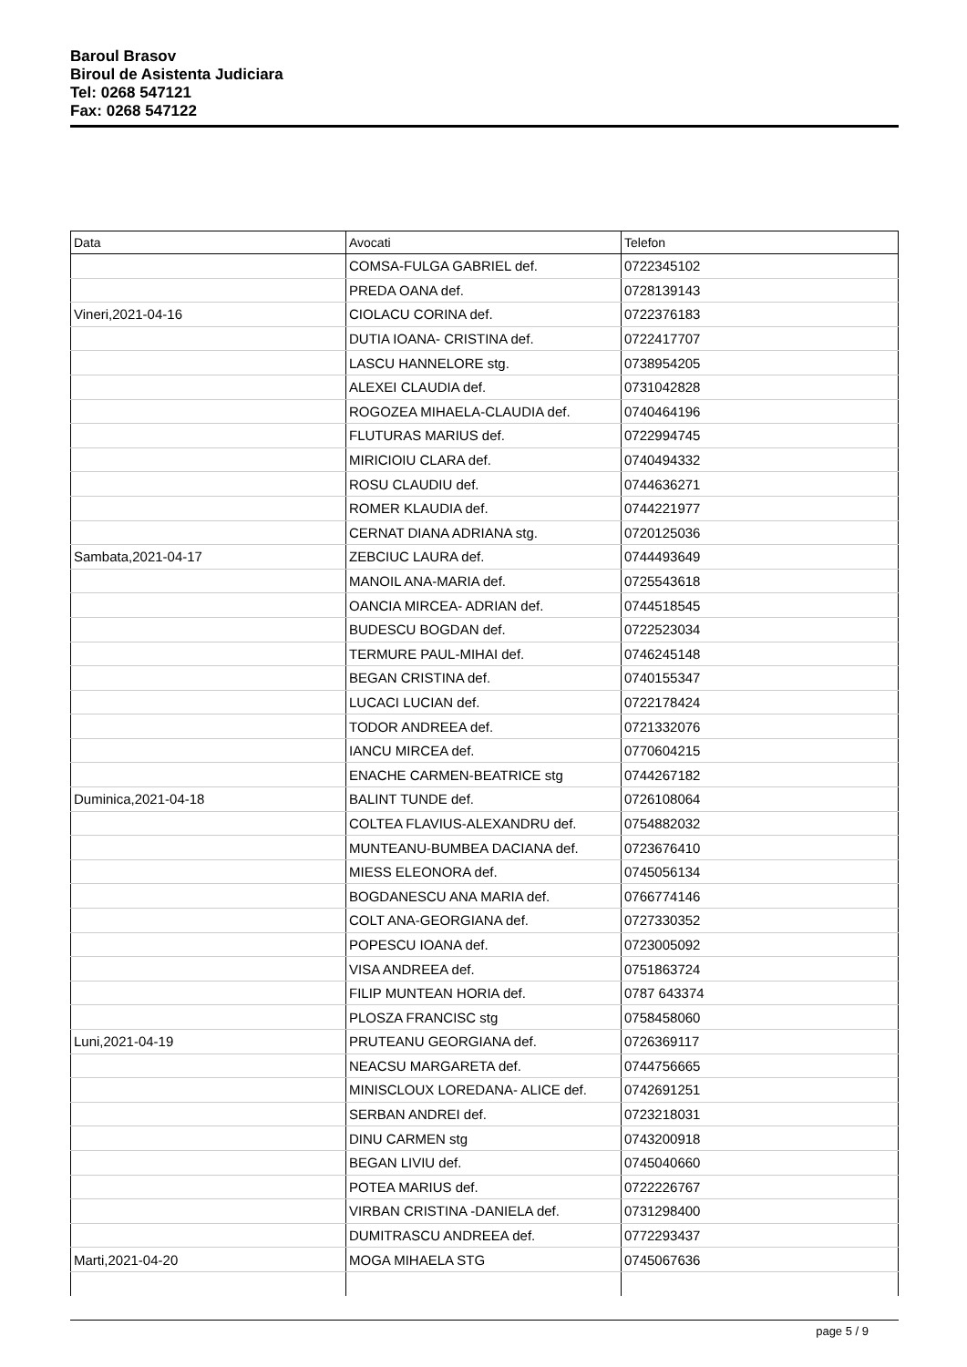Baroul Brasov
Biroul de Asistenta Judiciara
Tel: 0268 547121
Fax: 0268 547122
| Data | Avocati | Telefon |
| --- | --- | --- |
| | COMSA-FULGA GABRIEL def. | 0722345102 |
| | PREDA OANA def. | 0728139143 |
| Vineri,2021-04-16 | CIOLACU CORINA def. | 0722376183 |
| | DUTIA IOANA- CRISTINA def. | 0722417707 |
| | LASCU HANNELORE stg. | 0738954205 |
| | ALEXEI CLAUDIA def. | 0731042828 |
| | ROGOZEA MIHAELA-CLAUDIA def. | 0740464196 |
| | FLUTURAS MARIUS def. | 0722994745 |
| | MIRICIOIU CLARA def. | 0740494332 |
| | ROSU CLAUDIU def. | 0744636271 |
| | ROMER KLAUDIA def. | 0744221977 |
| | CERNAT DIANA ADRIANA stg. | 0720125036 |
| Sambata,2021-04-17 | ZEBCIUC LAURA def. | 0744493649 |
| | MANOIL ANA-MARIA def. | 0725543618 |
| | OANCIA MIRCEA- ADRIAN def. | 0744518545 |
| | BUDESCU BOGDAN def. | 0722523034 |
| | TERMURE PAUL-MIHAI def. | 0746245148 |
| | BEGAN CRISTINA def. | 0740155347 |
| | LUCACI LUCIAN def. | 0722178424 |
| | TODOR ANDREEA def. | 0721332076 |
| | IANCU MIRCEA def. | 0770604215 |
| | ENACHE CARMEN-BEATRICE stg | 0744267182 |
| Duminica,2021-04-18 | BALINT TUNDE def. | 0726108064 |
| | COLTEA FLAVIUS-ALEXANDRU def. | 0754882032 |
| | MUNTEANU-BUMBEA DACIANA def. | 0723676410 |
| | MIESS ELEONORA def. | 0745056134 |
| | BOGDANESCU ANA MARIA def. | 0766774146 |
| | COLT ANA-GEORGIANA def. | 0727330352 |
| | POPESCU IOANA def. | 0723005092 |
| | VISA ANDREEA def. | 0751863724 |
| | FILIP MUNTEAN HORIA def. | 0787 643374 |
| | PLOSZA FRANCISC stg | 0758458060 |
| Luni,2021-04-19 | PRUTEANU GEORGIANA def. | 0726369117 |
| | NEACSU MARGARETA def. | 0744756665 |
| | MINISCLOUX LOREDANA- ALICE def. | 0742691251 |
| | SERBAN ANDREI def. | 0723218031 |
| | DINU CARMEN stg | 0743200918 |
| | BEGAN LIVIU def. | 0745040660 |
| | POTEA MARIUS def. | 0722226767 |
| | VIRBAN CRISTINA -DANIELA def. | 0731298400 |
| | DUMITRASCU ANDREEA def. | 0772293437 |
| Marti,2021-04-20 | MOGA MIHAELA STG | 0745067636 |
page 5 / 9